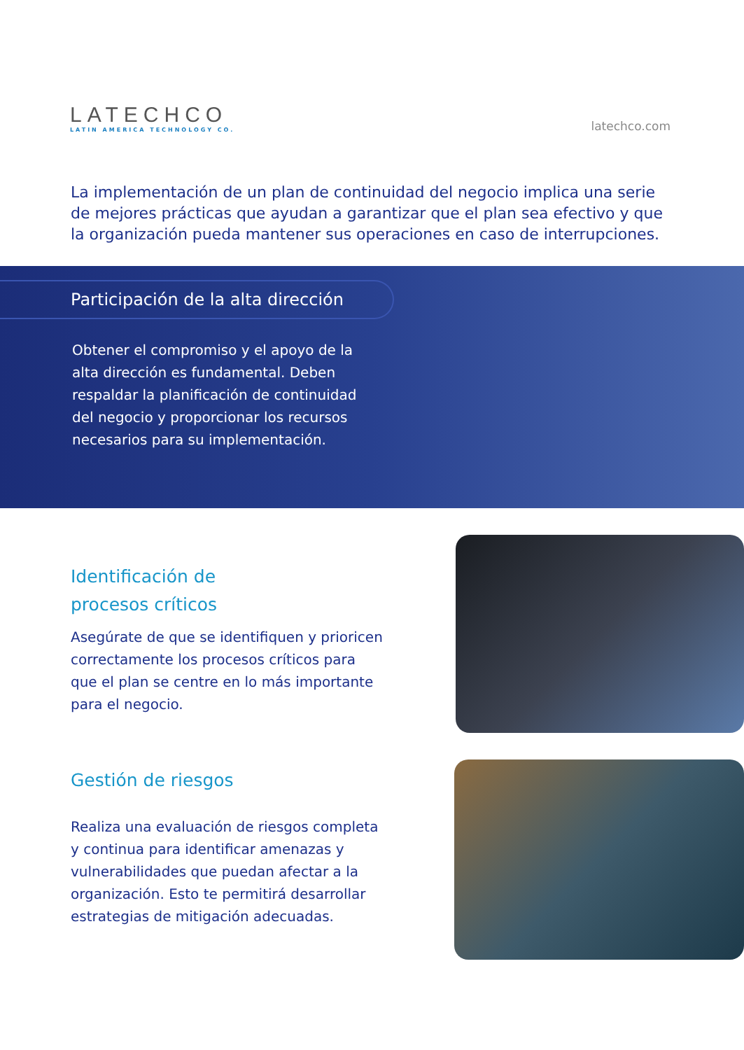LATECHCO
LATIN AMERICA TECHNOLOGY CO.
latechco.com
La implementación de un plan de continuidad del negocio implica una serie de mejores prácticas que ayudan a garantizar que el plan sea efectivo y que la organización pueda mantener sus operaciones en caso de interrupciones.
Participación de la alta dirección
Obtener el compromiso y el apoyo de la alta dirección es fundamental. Deben respaldar la planificación de continuidad del negocio y proporcionar los recursos necesarios para su implementación.
Identificación de
procesos críticos
Asegúrate de que se identifiquen y prioricen correctamente los procesos críticos para que el plan se centre en lo más importante para el negocio.
Gestión de riesgos
Realiza una evaluación de riesgos completa y continua para identificar amenazas y vulnerabilidades que puedan afectar a la organización. Esto te permitirá desarrollar estrategias de mitigación adecuadas.